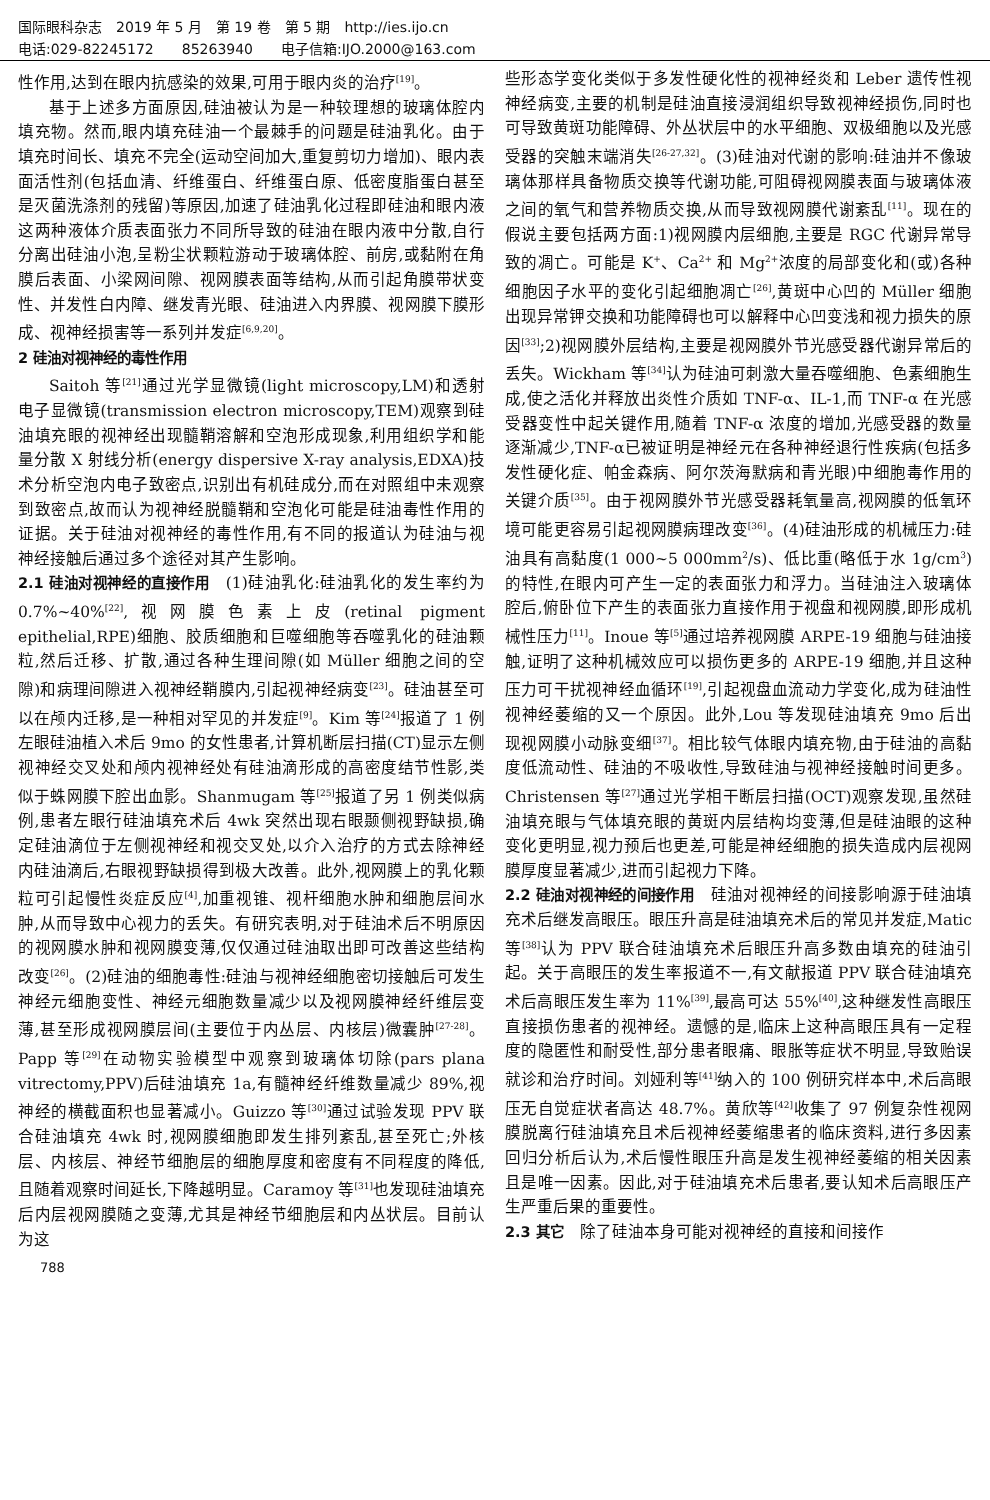国际眼科杂志　2019 年 5 月　第 19 卷　第 5 期　http://ies.ijo.cn
电话:029-82245172　　85263940　　电子信箱:IJO.2000@163.com
性作用,达到在眼内抗感染的效果,可用于眼内炎的治疗<sup>[19]</sup>。
基于上述多方面原因,硅油被认为是一种较理想的玻璃体腔内填充物。然而,眼内填充硅油一个最棘手的问题是硅油乳化。由于填充时间长、填充不完全(运动空间加大,重复剪切力增加)、眼内表面活性剂(包括血清、纤维蛋白、纤维蛋白原、低密度脂蛋白甚至是灭菌洗涤剂的残留)等原因,加速了硅油乳化过程即硅油和眼内液这两种液体介质表面张力不同所导致的硅油在眼内液中分散,自行分离出硅油小泡,呈粉尘状颗粒游动于玻璃体腔、前房,或黏附在角膜后表面、小梁网间隙、视网膜表面等结构,从而引起角膜带状变性、并发性白内障、继发青光眼、硅油进入内界膜、视网膜下膜形成、视神经损害等一系列并发症<sup>[6,9,20]</sup>。
2 硅油对视神经的毒性作用
Saitoh 等<sup>[21]</sup>通过光学显微镜(light microscopy,LM)和透射电子显微镜(transmission electron microscopy,TEM)观察到硅油填充眼的视神经出现髓鞘溶解和空泡形成现象,利用组织学和能量分散 X 射线分析(energy dispersive X-ray analysis,EDXA)技术分析空泡内电子致密点,识别出有机硅成分,而在对照组中未观察到致密点,故而认为视神经脱髓鞘和空泡化可能是硅油毒性作用的证据。关于硅油对视神经的毒性作用,有不同的报道认为硅油与视神经接触后通过多个途径对其产生影响。
2.1 硅油对视神经的直接作用　(1)硅油乳化:硅油乳化的发生率约为 0.7%~40%<sup>[22]</sup>,视网膜色素上皮(retinal pigment epithelial,RPE)细胞、胶质细胞和巨噬细胞等吞噬乳化的硅油颗粒,然后迁移、扩散,通过各种生理间隙(如 Müller 细胞之间的空隙)和病理间隙进入视神经鞘膜内,引起视神经病变<sup>[23]</sup>。硅油甚至可以在颅内迁移,是一种相对罕见的并发症<sup>[9]</sup>。Kim 等<sup>[24]</sup>报道了 1 例左眼硅油植入术后 9mo 的女性患者,计算机断层扫描(CT)显示左侧视神经交叉处和颅内视神经处有硅油滴形成的高密度结节性影,类似于蛛网膜下腔出血影。Shanmugam 等<sup>[25]</sup>报道了另 1 例类似病例,患者左眼行硅油填充术后 4wk 突然出现右眼颞侧视野缺损,确定硅油滴位于左侧视神经和视交叉处,以介入治疗的方式去除神经内硅油滴后,右眼视野缺损得到极大改善。此外,视网膜上的乳化颗粒可引起慢性炎症反应<sup>[4]</sup>,加重视锥、视杆细胞水肿和细胞层间水肿,从而导致中心视力的丢失。有研究表明,对于硅油术后不明原因的视网膜水肿和视网膜变薄,仅仅通过硅油取出即可改善这些结构改变<sup>[26]</sup>。(2)硅油的细胞毒性:硅油与视神经细胞密切接触后可发生神经元细胞变性、神经元细胞数量减少以及视网膜神经纤维层变薄,甚至形成视网膜层间(主要位于内丛层、内核层)微囊肿<sup>[27-28]</sup>。Papp 等<sup>[29]</sup>在动物实验模型中观察到玻璃体切除(pars plana vitrectomy,PPV)后硅油填充 1a,有髓神经纤维数量减少 89%,视神经的横截面积也显著减小。Guizzo 等<sup>[30]</sup>通过试验发现 PPV 联合硅油填充 4wk 时,视网膜细胞即发生排列紊乱,甚至死亡;外核层、内核层、神经节细胞层的细胞厚度和密度有不同程度的降低,且随着观察时间延长,下降越明显。Caramoy 等<sup>[31]</sup>也发现硅油填充后内层视网膜随之变薄,尤其是神经节细胞层和内丛状层。目前认为这
些形态学变化类似于多发性硬化性的视神经炎和 Leber 遗传性视神经病变,主要的机制是硅油直接浸润组织导致视神经损伤,同时也可导致黄斑功能障碍、外丛状层中的水平细胞、双极细胞以及光感受器的突触末端消失<sup>[26-27,32]</sup>。(3)硅油对代谢的影响:硅油并不像玻璃体那样具备物质交换等代谢功能,可阻碍视网膜表面与玻璃体液之间的氧气和营养物质交换,从而导致视网膜代谢紊乱<sup>[11]</sup>。现在的假说主要包括两方面:1)视网膜内层细胞,主要是 RGC 代谢异常导致的凋亡。可能是 K<sup>+</sup>、Ca<sup>2+</sup> 和 Mg<sup>2+</sup>浓度的局部变化和(或)各种细胞因子水平的变化引起细胞凋亡<sup>[26]</sup>,黄斑中心凹的 Müller 细胞出现异常钾交换和功能障碍也可以解释中心凹变浅和视力损失的原因<sup>[33]</sup>;2)视网膜外层结构,主要是视网膜外节光感受器代谢异常后的丢失。Wickham 等<sup>[34]</sup>认为硅油可刺激大量吞噬细胞、色素细胞生成,使之活化并释放出炎性介质如 TNF-α、IL-1,而 TNF-α 在光感受器变性中起关键作用,随着 TNF-α 浓度的增加,光感受器的数量逐渐减少,TNF-α已被证明是神经元在各种神经退行性疾病(包括多发性硬化症、帕金森病、阿尔茨海默病和青光眼)中细胞毒作用的关键介质<sup>[35]</sup>。由于视网膜外节光感受器耗氧量高,视网膜的低氧环境可能更容易引起视网膜病理改变<sup>[36]</sup>。(4)硅油形成的机械压力:硅油具有高黏度(1 000~5 000mm<sup>2</sup>/s)、低比重(略低于水 1g/cm<sup>3</sup>)的特性,在眼内可产生一定的表面张力和浮力。当硅油注入玻璃体腔后,俯卧位下产生的表面张力直接作用于视盘和视网膜,即形成机械性压力<sup>[11]</sup>。Inoue 等<sup>[5]</sup>通过培养视网膜 ARPE-19 细胞与硅油接触,证明了这种机械效应可以损伤更多的 ARPE-19 细胞,并且这种压力可干扰视神经血循环<sup>[19]</sup>,引起视盘血流动力学变化,成为硅油性视神经萎缩的又一个原因。此外,Lou 等发现硅油填充 9mo 后出现视网膜小动脉变细<sup>[37]</sup>。相比较气体眼内填充物,由于硅油的高黏度低流动性、硅油的不吸收性,导致硅油与视神经接触时间更多。Christensen 等<sup>[27]</sup>通过光学相干断层扫描(OCT)观察发现,虽然硅油填充眼与气体填充眼的黄斑内层结构均变薄,但是硅油眼的这种变化更明显,视力预后也更差,可能是神经细胞的损失造成内层视网膜厚度显著减少,进而引起视力下降。
2.2 硅油对视神经的间接作用　硅油对视神经的间接影响源于硅油填充术后继发高眼压。眼压升高是硅油填充术后的常见并发症,Matic 等<sup>[38]</sup>认为 PPV 联合硅油填充术后眼压升高多数由填充的硅油引起。关于高眼压的发生率报道不一,有文献报道 PPV 联合硅油填充术后高眼压发生率为 11%<sup>[39]</sup>,最高可达 55%<sup>[40]</sup>,这种继发性高眼压直接损伤患者的视神经。遗憾的是,临床上这种高眼压具有一定程度的隐匿性和耐受性,部分患者眼痛、眼胀等症状不明显,导致贻误就诊和治疗时间。刘娅利等<sup>[41]</sup>纳入的 100 例研究样本中,术后高眼压无自觉症状者高达 48.7%。黄欣等<sup>[42]</sup>收集了 97 例复杂性视网膜脱离行硅油填充且术后视神经萎缩患者的临床资料,进行多因素回归分析后认为,术后慢性眼压升高是发生视神经萎缩的相关因素且是唯一因素。因此,对于硅油填充术后患者,要认知术后高眼压产生严重后果的重要性。
2.3 其它　除了硅油本身可能对视神经的直接和间接作
788